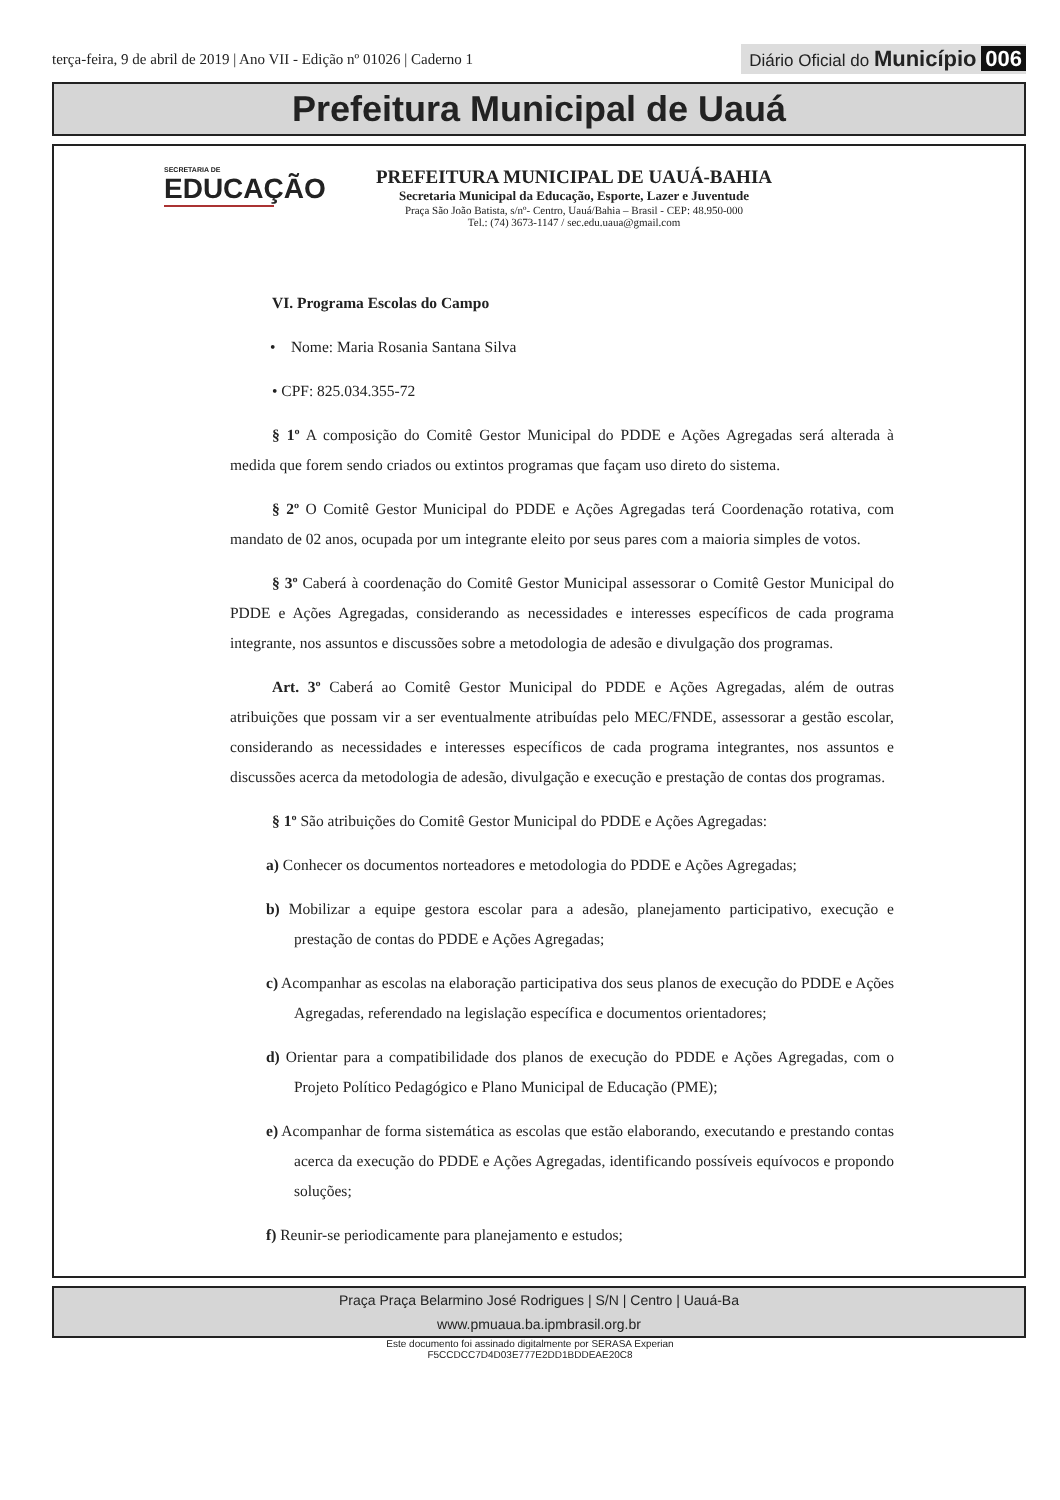terça-feira, 9 de abril de 2019 | Ano VII - Edição nº 01026 | Caderno 1
Diário Oficial do Município 006
Prefeitura Municipal de Uauá
SECRETARIA DE
EDUCAÇÃO
PREFEITURA MUNICIPAL DE UAUÁ-BAHIA
Secretaria Municipal da Educação, Esporte, Lazer e Juventude
Praça São João Batista, s/nº- Centro, Uauá/Bahia – Brasil - CEP: 48.950-000
Tel.: (74) 3673-1147 / sec.edu.uaua@gmail.com
VI. Programa Escolas do Campo
• Nome: Maria Rosania Santana Silva
• CPF: 825.034.355-72
§ 1º A composição do Comitê Gestor Municipal do PDDE e Ações Agregadas será alterada à medida que forem sendo criados ou extintos programas que façam uso direto do sistema.
§ 2º O Comitê Gestor Municipal do PDDE e Ações Agregadas terá Coordenação rotativa, com mandato de 02 anos, ocupada por um integrante eleito por seus pares com a maioria simples de votos.
§ 3º Caberá à coordenação do Comitê Gestor Municipal assessorar o Comitê Gestor Municipal do PDDE e Ações Agregadas, considerando as necessidades e interesses específicos de cada programa integrante, nos assuntos e discussões sobre a metodologia de adesão e divulgação dos programas.
Art. 3º Caberá ao Comitê Gestor Municipal do PDDE e Ações Agregadas, além de outras atribuições que possam vir a ser eventualmente atribuídas pelo MEC/FNDE, assessorar a gestão escolar, considerando as necessidades e interesses específicos de cada programa integrantes, nos assuntos e discussões acerca da metodologia de adesão, divulgação e execução e prestação de contas dos programas.
§ 1º São atribuições do Comitê Gestor Municipal do PDDE e Ações Agregadas:
a) Conhecer os documentos norteadores e metodologia do PDDE e Ações Agregadas;
b) Mobilizar a equipe gestora escolar para a adesão, planejamento participativo, execução e prestação de contas do PDDE e Ações Agregadas;
c) Acompanhar as escolas na elaboração participativa dos seus planos de execução do PDDE e Ações Agregadas, referendado na legislação específica e documentos orientadores;
d) Orientar para a compatibilidade dos planos de execução do PDDE e Ações Agregadas, com o Projeto Político Pedagógico e Plano Municipal de Educação (PME);
e) Acompanhar de forma sistemática as escolas que estão elaborando, executando e prestando contas acerca da execução do PDDE e Ações Agregadas, identificando possíveis equívocos e propondo soluções;
f) Reunir-se periodicamente para planejamento e estudos;
Praça Praça Belarmino José Rodrigues | S/N | Centro | Uauá-Ba
www.pmuaua.ba.ipmbrasil.org.br
Este documento foi assinado digitalmente por SERASA Experian
F5CCDCC7D4D03E777E2DD1BDDEAE20C8